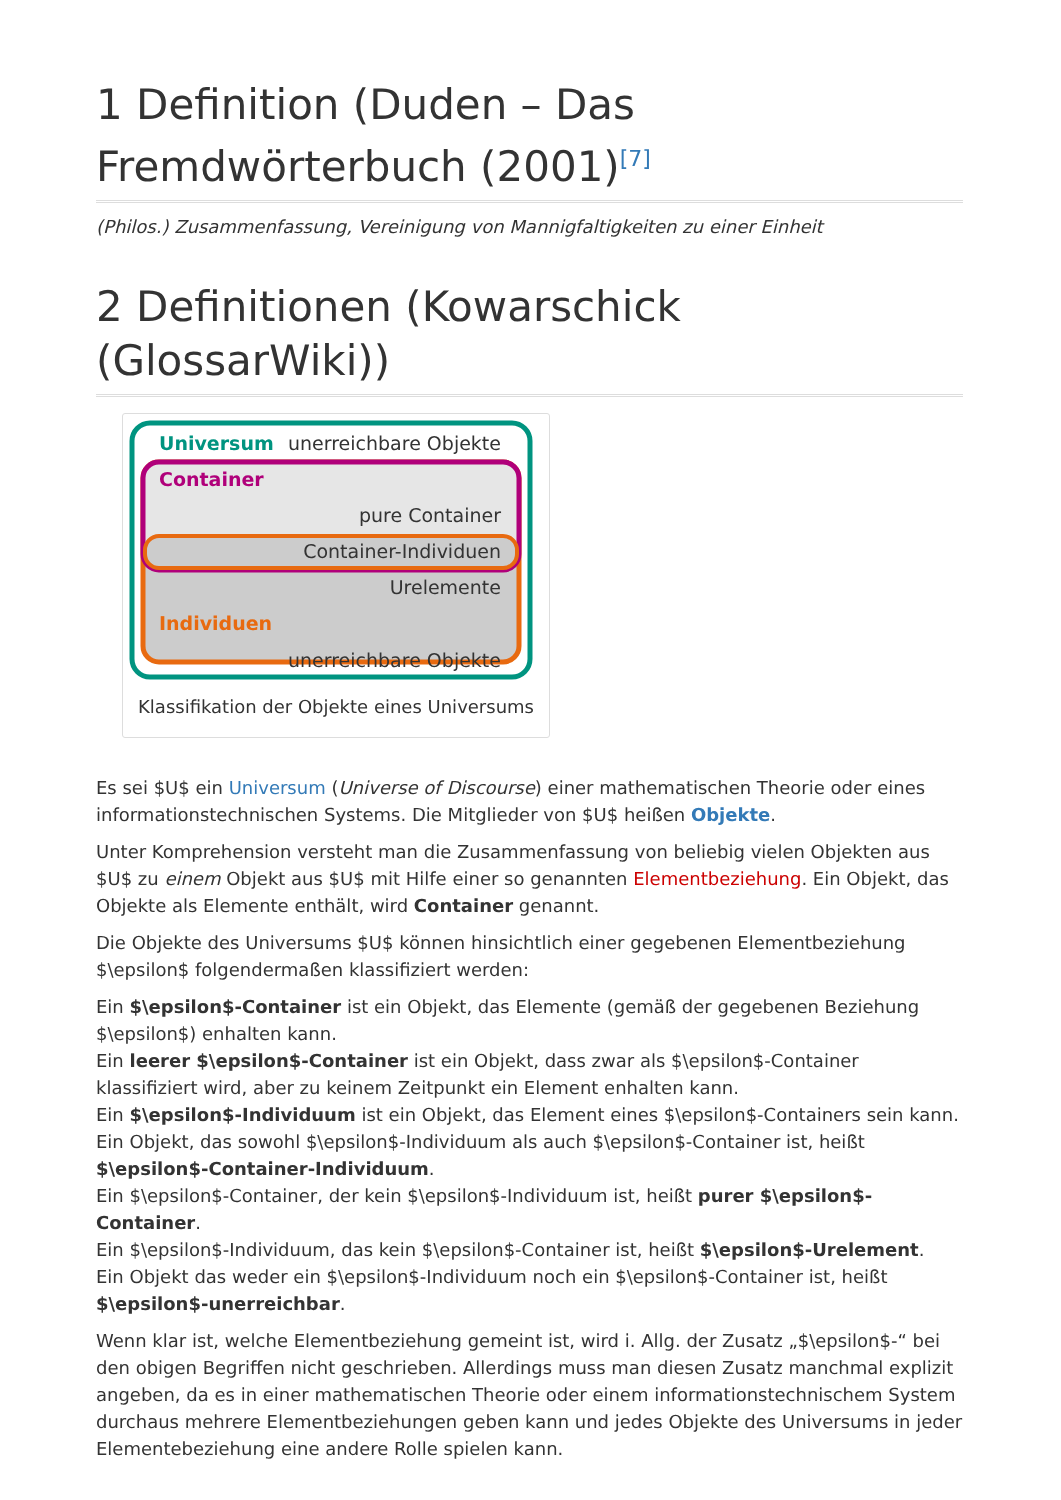1 Definition (Duden – Das Fremdwörterbuch (2001)<sup>[7]</sup>
(Philos.) Zusammenfassung, Vereinigung von Mannigfaltigkeiten zu einer Einheit
2 Definitionen (Kowarschick (GlossarWiki))
Universum
unerreichbare Objekte
Container
pure Container
Container-Individuen
Urelemente
Individuen
unerreichbare Objekte
Klassifikation der Objekte eines Universums
Es sei $U$ ein Universum (Universe of Discourse) einer mathematischen Theorie oder eines informationstechnischen Systems. Die Mitglieder von $U$ heißen Objekte.
Unter Komprehension versteht man die Zusammenfassung von beliebig vielen Objekten aus $U$ zu einem Objekt aus $U$ mit Hilfe einer so genannten Elementbeziehung. Ein Objekt, das Objekte als Elemente enthält, wird Container genannt.
Die Objekte des Universums $U$ können hinsichtlich einer gegebenen Elementbeziehung $\epsilon$ folgendermaßen klassifiziert werden:
Ein $\epsilon$-Container ist ein Objekt, das Elemente (gemäß der gegebenen Beziehung $\epsilon$) enhalten kann.
Ein leerer $\epsilon$-Container ist ein Objekt, dass zwar als $\epsilon$-Container klassifiziert wird, aber zu keinem Zeitpunkt ein Element enhalten kann.
Ein $\epsilon$-Individuum ist ein Objekt, das Element eines $\epsilon$-Containers sein kann.
Ein Objekt, das sowohl $\epsilon$-Individuum als auch $\epsilon$-Container ist, heißt $\epsilon$-Container-Individuum.
Ein $\epsilon$-Container, der kein $\epsilon$-Individuum ist, heißt purer $\epsilon$-Container.
Ein $\epsilon$-Individuum, das kein $\epsilon$-Container ist, heißt $\epsilon$-Urelement.
Ein Objekt das weder ein $\epsilon$-Individuum noch ein $\epsilon$-Container ist, heißt $\epsilon$-unerreichbar.
Wenn klar ist, welche Elementbeziehung gemeint ist, wird i. Allg. der Zusatz „$\epsilon$-“ bei den obigen Begriffen nicht geschrieben. Allerdings muss man diesen Zusatz manchmal explizit angeben, da es in einer mathematischen Theorie oder einem informationstechnischem System durchaus mehrere Elementbeziehungen geben kann und jedes Objekte des Universums in jeder Elementebeziehung eine andere Rolle spielen kann.